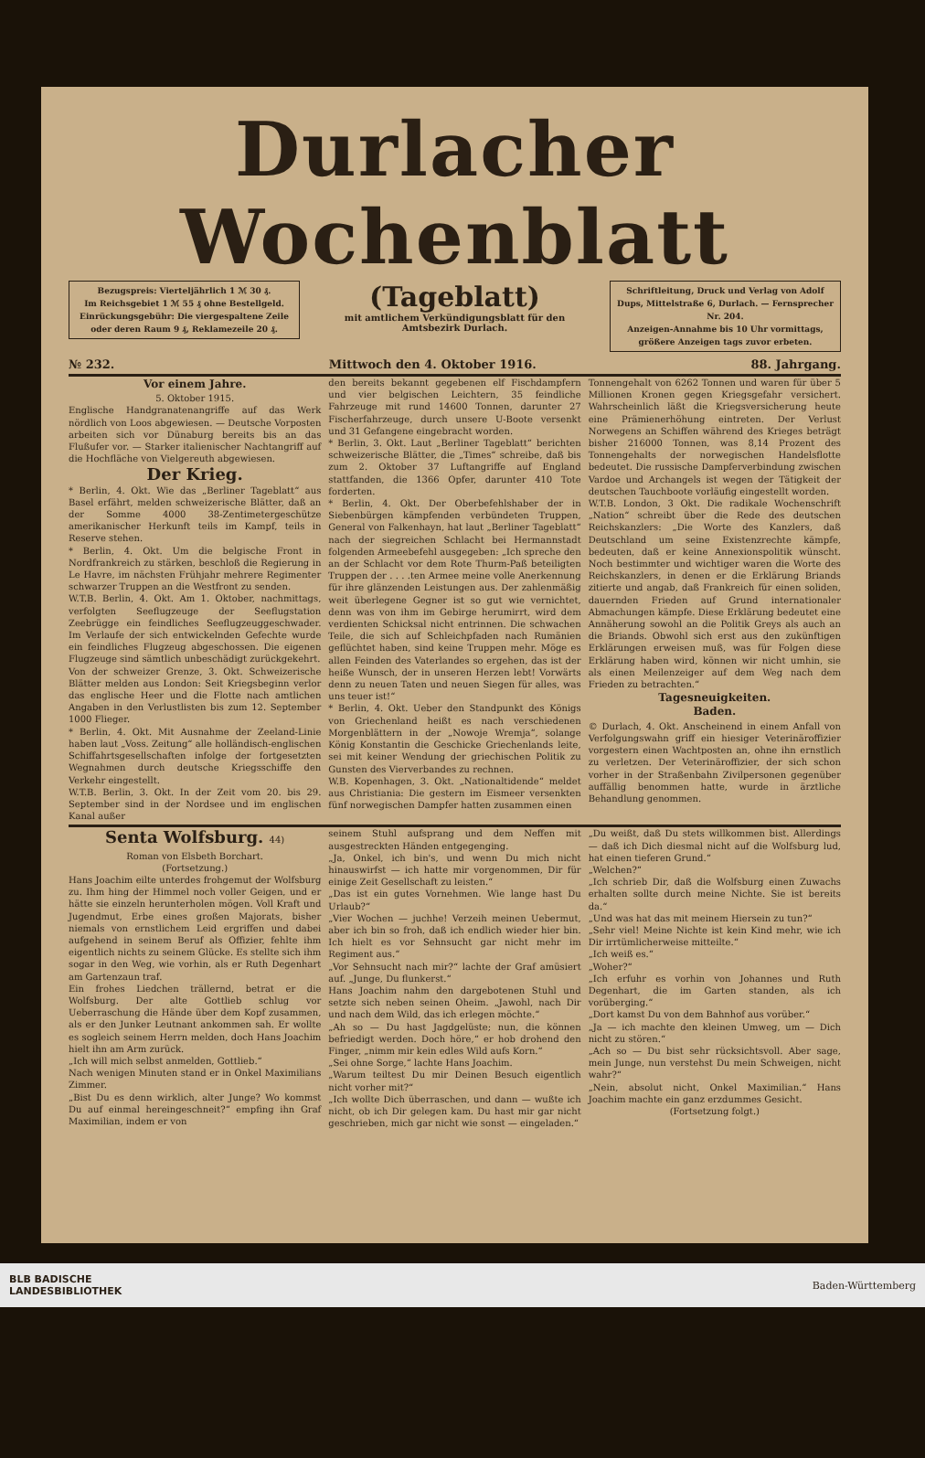Durlacher Wochenblatt
Bezugspreis: Vierteljährlich 1 ℳ 30 ₰.
Im Reichsgebiet 1 ℳ 55 ₰ ohne Bestellgeld.
Einrückungsgebühr: Die viergespaltene Zeile oder deren Raum 9 ₰, Reklamezeile 20 ₰.
(Tageblatt)
mit amtlichem Verkündigungsblatt für den
Amtsbezirk Durlach.
Schriftleitung, Druck und Verlag von Adolf Dups, Mittelstraße 6, Durlach. — Fernsprecher Nr. 204.
Anzeigen-Annahme bis 10 Uhr vormittags, größere Anzeigen tags zuvor erbeten.
№ 232. Mittwoch den 4. Oktober 1916. 88. Jahrgang.
Vor einem Jahre.
5. Oktober 1915.
Englische Handgranatenangriffe auf das Werk nördlich von Loos abgewiesen. — Deutsche Vorposten arbeiten sich vor Dünaburg bereits bis an das Flußufer vor. — Starker italienischer Nachtangriff auf die Hochfläche von Vielgereuth abgewiesen.
Der Krieg.
* Berlin, 4. Okt. Wie das „Berliner Tageblatt“ aus Basel erfährt, melden schweizerische Blätter, daß an der Somme 4000 38-Zentimetergeschütze amerikanischer Herkunft teils im Kampf, teils in Reserve stehen.
* Berlin, 4. Okt. Um die belgische Front in Nordfrankreich zu stärken, beschloß die Regierung in Le Havre, im nächsten Frühjahr mehrere Regimenter schwarzer Truppen an die Westfront zu senden.
W.T.B. Berlin, 4. Okt. Am 1. Oktober, nachmittags, verfolgten Seeflugzeuge der Seeflugstation Zeebrügge ein feindliches Seeflugzeuggeschwader. Im Verlaufe der sich entwickelnden Gefechte wurde ein feindliches Flugzeug abgeschossen. Die eigenen Flugzeuge sind sämtlich unbeschädigt zurückgekehrt.
Von der schweizer Grenze, 3. Okt. Schweizerische Blätter melden aus London: Seit Kriegsbeginn verlor das englische Heer und die Flotte nach amtlichen Angaben in den Verlustlisten bis zum 12. September 1000 Flieger.
* Berlin, 4. Okt. Mit Ausnahme der Zeeland-Linie haben laut „Voss. Zeitung“ alle holländisch-englischen Schiffahrtsgesellschaften infolge der fortgesetzten Wegnahmen durch deutsche Kriegsschiffe den Verkehr eingestellt.
W.T.B. Berlin, 3. Okt. In der Zeit vom 20. bis 29. September sind in der Nordsee und im englischen Kanal außer
den bereits bekannt gegebenen elf Fischdampfern und vier belgischen Leichtern, 35 feindliche Fahrzeuge mit rund 14600 Tonnen, darunter 27 Fischerfahrzeuge, durch unsere U-Boote versenkt und 31 Gefangene eingebracht worden.
* Berlin, 3. Okt. Laut „Berliner Tageblatt“ berichten schweizerische Blätter, die „Times“ schreibe, daß bis zum 2. Oktober 37 Luftangriffe auf England stattfanden, die 1366 Opfer, darunter 410 Tote forderten.
* Berlin, 4. Okt. Der Oberbefehlshaber der in Siebenbürgen kämpfenden verbündeten Truppen, General von Falkenhayn, hat laut „Berliner Tageblatt“ nach der siegreichen Schlacht bei Hermannstadt folgenden Armeebefehl ausgegeben: „Ich spreche den an der Schlacht vor dem Rote Thurm-Paß beteiligten Truppen der . . . .ten Armee meine volle Anerkennung für ihre glänzenden Leistungen aus. Der zahlenmäßig weit überlegene Gegner ist so gut wie vernichtet, denn was von ihm im Gebirge herumirrt, wird dem verdienten Schicksal nicht entrinnen. Die schwachen Teile, die sich auf Schleichpfaden nach Rumänien geflüchtet haben, sind keine Truppen mehr. Möge es allen Feinden des Vaterlandes so ergehen, das ist der heiße Wunsch, der in unseren Herzen lebt! Vorwärts denn zu neuen Taten und neuen Siegen für alles, was uns teuer ist!“
* Berlin, 4. Okt. Ueber den Standpunkt des Königs von Griechenland heißt es nach verschiedenen Morgenblättern in der „Nowoje Wremja“, solange König Konstantin die Geschicke Griechenlands leite, sei mit keiner Wendung der griechischen Politik zu Gunsten des Vierverbandes zu rechnen.
W.B. Kopenhagen, 3. Okt. „Nationaltidende“ meldet aus Christiania: Die gestern im Eismeer versenkten fünf norwegischen Dampfer hatten zusammen einen
Tonnengehalt von 6262 Tonnen und waren für über 5 Millionen Kronen gegen Kriegsgefahr versichert. Wahrscheinlich läßt die Kriegsversicherung heute eine Prämienerhöhung eintreten. Der Verlust Norwegens an Schiffen während des Krieges beträgt bisher 216000 Tonnen, was 8,14 Prozent des Tonnengehalts der norwegischen Handelsflotte bedeutet. Die russische Dampferverbindung zwischen Vardoe und Archangels ist wegen der Tätigkeit der deutschen Tauchboote vorläufig eingestellt worden.
W.T.B. London, 3 Okt. Die radikale Wochenschrift „Nation“ schreibt über die Rede des deutschen Reichskanzlers: „Die Worte des Kanzlers, daß Deutschland um seine Existenzrechte kämpfe, bedeuten, daß er keine Annexionspolitik wünscht. Noch bestimmter und wichtiger waren die Worte des Reichskanzlers, in denen er die Erklärung Briands zitierte und angab, daß Frankreich für einen soliden, dauernden Frieden auf Grund internationaler Abmachungen kämpfe. Diese Erklärung bedeutet eine Annäherung sowohl an die Politik Greys als auch an die Briands. Obwohl sich erst aus den zukünftigen Erklärungen erweisen muß, was für Folgen diese Erklärung haben wird, können wir nicht umhin, sie als einen Meilenzeiger auf dem Weg nach dem Frieden zu betrachten.“
Tagesneuigkeiten.
Baden.
© Durlach, 4. Okt. Anscheinend in einem Anfall von Verfolgungswahn griff ein hiesiger Veterinäroffizier vorgestern einen Wachtposten an, ohne ihn ernstlich zu verletzen. Der Veterinäroffizier, der sich schon vorher in der Straßenbahn Zivilpersonen gegenüber auffällig benommen hatte, wurde in ärztliche Behandlung genommen.
Senta Wolfsburg. 44)
Roman von Elsbeth Borchart.
(Fortsetzung.)
Hans Joachim eilte unterdes frohgemut der Wolfsburg zu. Ihm hing der Himmel noch voller Geigen, und er hätte sie einzeln herunterholen mögen. Voll Kraft und Jugendmut, Erbe eines großen Majorats, bisher niemals von ernstlichem Leid ergriffen und dabei aufgehend in seinem Beruf als Offizier, fehlte ihm eigentlich nichts zu seinem Glücke. Es stellte sich ihm sogar in den Weg, wie vorhin, als er Ruth Degenhart am Gartenzaun traf.
Ein frohes Liedchen trällernd, betrat er die Wolfsburg. Der alte Gottlieb schlug vor Ueberraschung die Hände über dem Kopf zusammen, als er den Junker Leutnant ankommen sah. Er wollte es sogleich seinem Herrn melden, doch Hans Joachim hielt ihn am Arm zurück.
„Ich will mich selbst anmelden, Gottlieb.“
Nach wenigen Minuten stand er in Onkel Maximilians Zimmer.
„Bist Du es denn wirklich, alter Junge? Wo kommst Du auf einmal hereingeschneit?“ empfing ihn Graf Maximilian, indem er von
seinem Stuhl aufsprang und dem Neffen mit ausgestreckten Händen entgegenging.
„Ja, Onkel, ich bin's, und wenn Du mich nicht hinauswirfst — ich hatte mir vorgenommen, Dir für einige Zeit Gesellschaft zu leisten.“
„Das ist ein gutes Vornehmen. Wie lange hast Du Urlaub?“
„Vier Wochen — juchhe! Verzeih meinen Uebermut, aber ich bin so froh, daß ich endlich wieder hier bin. Ich hielt es vor Sehnsucht gar nicht mehr im Regiment aus.“
„Vor Sehnsucht nach mir?“ lachte der Graf amüsiert auf. „Junge, Du flunkerst.“
Hans Joachim nahm den dargebotenen Stuhl und setzte sich neben seinen Oheim. „Jawohl, nach Dir und nach dem Wild, das ich erlegen möchte.“
„Ah so — Du hast Jagdgelüste; nun, die können befriedigt werden. Doch höre,“ er hob drohend den Finger, „nimm mir kein edles Wild aufs Korn.“
„Sei ohne Sorge,“ lachte Hans Joachim.
„Warum teiltest Du mir Deinen Besuch eigentlich nicht vorher mit?“
„Ich wollte Dich überraschen, und dann — wußte ich nicht, ob ich Dir gelegen kam. Du hast mir gar nicht geschrieben, mich gar nicht wie sonst — eingeladen.“
„Du weißt, daß Du stets willkommen bist. Allerdings — daß ich Dich diesmal nicht auf die Wolfsburg lud, hat einen tieferen Grund.“
„Welchen?“
„Ich schrieb Dir, daß die Wolfsburg einen Zuwachs erhalten sollte durch meine Nichte. Sie ist bereits da.“
„Und was hat das mit meinem Hiersein zu tun?“
„Sehr viel! Meine Nichte ist kein Kind mehr, wie ich Dir irrtümlicherweise mitteilte.“
„Ich weiß es.“
„Woher?“
„Ich erfuhr es vorhin von Johannes und Ruth Degenhart, die im Garten standen, als ich vorüberging.“
„Dort kamst Du von dem Bahnhof aus vorüber.“
„Ja — ich machte den kleinen Umweg, um — Dich nicht zu stören.“
„Ach so — Du bist sehr rücksichtsvoll. Aber sage, mein Junge, nun verstehst Du mein Schweigen, nicht wahr?“
„Nein, absolut nicht, Onkel Maximilian.“ Hans Joachim machte ein ganz erzdummes Gesicht.
(Fortsetzung folgt.)
BLB BADISCHE
LANDESBIBLIOTHEK Baden-Württemberg